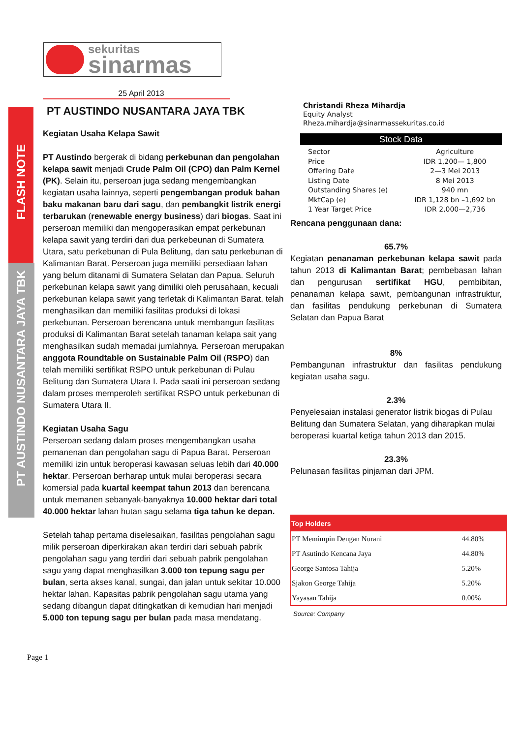FLASH NOTE
PT AUSTINDO NUSANTARA JAYA TBK
sekuritas
sinarmas
25 April 2013
PT AUSTINDO NUSANTARA JAYA TBK
Kegiatan Usaha Kelapa Sawit
PT Austindo bergerak di bidang perkebunan dan pengolahan kelapa sawit menjadi Crude Palm Oil (CPO) dan Palm Kernel (PK). Selain itu, perseroan juga sedang mengembangkan kegiatan usaha lainnya, seperti pengembangan produk bahan baku makanan baru dari sagu, dan pembangkit listrik energi terbarukan (renewable energy business) dari biogas. Saat ini perseroan memiliki dan mengoperasikan empat perkebunan kelapa sawit yang terdiri dari dua perkebeunan di Sumatera Utara, satu perkebunan di Pula Belitung, dan satu perkebunan di Kalimantan Barat. Perseroan juga memiliki persediaan lahan yang belum ditanami di Sumatera Selatan dan Papua. Seluruh perkebunan kelapa sawit yang dimiliki oleh perusahaan, kecuali perkebunan kelapa sawit yang terletak di Kalimantan Barat, telah menghasilkan dan memiliki fasilitas produksi di lokasi perkebunan. Perseroan berencana untuk membangun fasilitas produksi di Kalimantan Barat setelah tanaman kelapa sait yang menghasilkan sudah memadai jumlahnya. Perseroan merupakan anggota Roundtable on Sustainable Palm Oil (RSPO) dan telah memiliki sertifikat RSPO untuk perkebunan di Pulau Belitung dan Sumatera Utara I. Pada saati ini perseroan sedang dalam proses memperoleh sertifikat RSPO untuk perkebunan di Sumatera Utara II.
Kegiatan Usaha Sagu
Perseroan sedang dalam proses mengembangkan usaha pemanenan dan pengolahan sagu di Papua Barat. Perseroan memiliki izin untuk beroperasi kawasan seluas lebih dari 40.000 hektar. Perseroan berharap untuk mulai beroperasi secara komersial pada kuartal keempat tahun 2013 dan berencana untuk memanen sebanyak-banyaknya 10.000 hektar dari total 40.000 hektar lahan hutan sagu selama tiga tahun ke depan.
Setelah tahap pertama diselesaikan, fasilitas pengolahan sagu milik perseroan diperkirakan akan terdiri dari sebuah pabrik pengolahan sagu yang terdiri dari sebuah pabrik pengolahan sagu yang dapat menghasilkan 3.000 ton tepung sagu per bulan, serta akses kanal, sungai, dan jalan untuk sekitar 10.000 hektar lahan. Kapasitas pabrik pengolahan sagu utama yang sedang dibangun dapat ditingkatkan di kemudian hari menjadi 5.000 ton tepung sagu per bulan pada masa mendatang.
Page 1
Christandi Rheza Mihardja
Equity Analyst
Rheza.mihardja@sinarmassekuritas.co.id
Stock Data
| Sector | Agriculture |
| Price | IDR 1,200— 1,800 |
| Offering Date | 2—3 Mei 2013 |
| Listing Date | 8 Mei 2013 |
| Outstanding Shares (e) | 940 mn |
| MktCap (e) | IDR 1,128 bn –1,692 bn |
| 1 Year Target Price | IDR 2,000—2,736 |
Rencana penggunaan dana:
65.7%
Kegiatan penanaman perkebunan kelapa sawit pada tahun 2013 di Kalimantan Barat; pembebasan lahan dan pengurusan sertifikat HGU, pembibitan, penanaman kelapa sawit, pembangunan infrastruktur, dan fasilitas pendukung perkebunan di Sumatera Selatan dan Papua Barat
8%
Pembangunan infrastruktur dan fasilitas pendukung kegiatan usaha sagu.
2.3%
Penyelesaian instalasi generator listrik biogas di Pulau Belitung dan Sumatera Selatan, yang diharapkan mulai beroperasi kuartal ketiga tahun 2013 dan 2015.
23.3%
Pelunasan fasilitas pinjaman dari JPM.
| Top Holders | |
| --- | --- |
| PT Memimpin Dengan Nurani | 44.80% |
| PT Asutindo Kencana Jaya | 44.80% |
| George Santosa Tahija | 5.20% |
| Sjakon George Tahija | 5.20% |
| Yayasan Tahija | 0.00% |
Source: Company